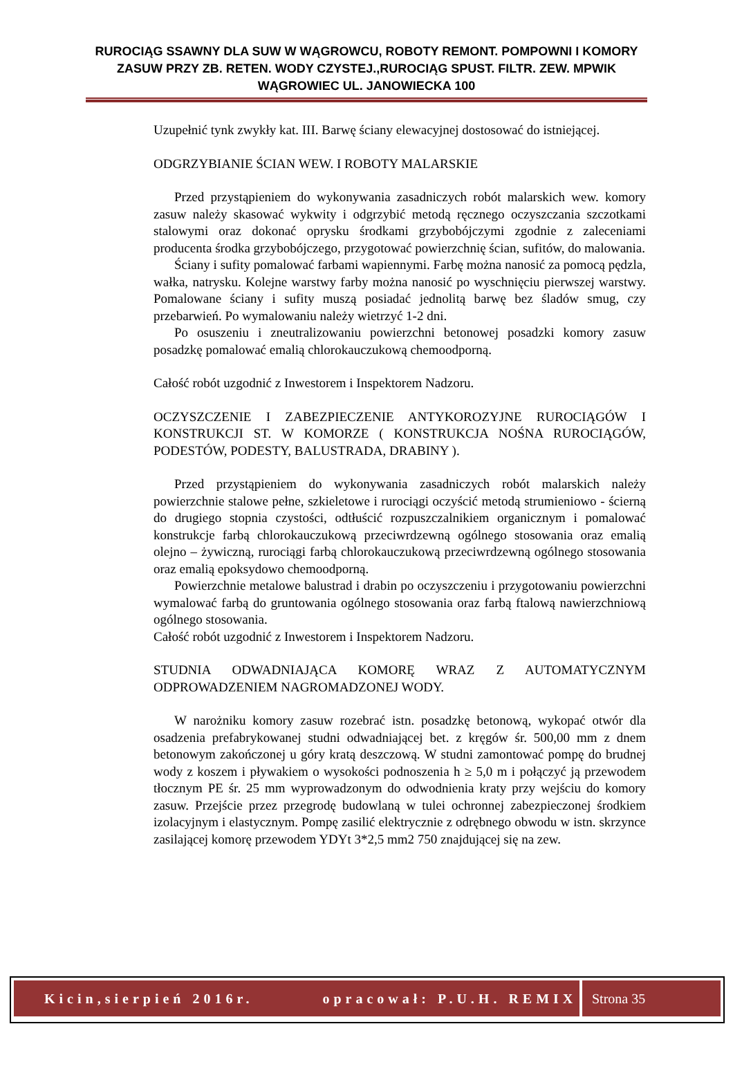RUROCIĄG SSAWNY DLA SUW W WĄGROWCU, ROBOTY REMONT. POMPOWNI I KOMORY ZASUW PRZY ZB. RETEN. WODY CZYSTEJ.,RUROCIĄG SPUST. FILTR. ZEW. MPWIK WĄGROWIEC UL. JANOWIECKA 100
Uzupełnić tynk zwykły kat. III. Barwę ściany elewacyjnej dostosować do istniejącej.
ODGRZYBIANIE ŚCIAN WEW. I ROBOTY MALARSKIE
Przed przystąpieniem do wykonywania zasadniczych robót malarskich wew. komory zasuw należy skasować wykwity i odgrzybić metodą ręcznego oczyszczania szczotkami stalowymi oraz dokonać oprysku środkami grzybobójczymi zgodnie z zaleceniami producenta środka grzybobójczego, przygotować powierzchnię ścian, sufitów, do malowania.
Ściany i sufity pomalować farbami wapiennymi. Farbę można nanosić za pomocą pędzla, wałka, natrysku. Kolejne warstwy farby można nanosić po wyschnięciu pierwszej warstwy. Pomalowane ściany i sufity muszą posiadać jednolitą barwę bez śladów smug, czy przebarwień. Po wymalowaniu należy wietrzyć 1-2 dni.
Po osuszeniu i zneutralizowaniu powierzchni betonowej posadzki komory zasuw posadzkę pomalować emalią chlorokauczukową chemoodporną.
Całość robót uzgodnić z Inwestorem i Inspektorem Nadzoru.
OCZYSZCZENIE I ZABEZPIECZENIE ANTYKOROZYJNE RUROCIĄGÓW I KONSTRUKCJI ST. W KOMORZE ( KONSTRUKCJA NOŚNA RUROCIĄGÓW, PODESTÓW, PODESTY, BALUSTRADA, DRABINY ).
Przed przystąpieniem do wykonywania zasadniczych robót malarskich należy powierzchnie stalowe pełne, szkieletowe i rurociągi oczyścić metodą strumieniowo - ścierną do drugiego stopnia czystości, odtłuścić rozpuszczalnikiem organicznym i pomalować konstrukcje farbą chlorokauczukową przeciwrdzewną ogólnego stosowania oraz emalią olejno – żywiczną, rurociągi farbą chlorokauczukową przeciwrdzewną ogólnego stosowania oraz emalią epoksydowo chemoodporną.
Powierzchnie metalowe balustrad i drabin po oczyszczeniu i przygotowaniu powierzchni wymalować farbą do gruntowania ogólnego stosowania oraz farbą ftalową nawierzchniową ogólnego stosowania.
Całość robót uzgodnić z Inwestorem i Inspektorem Nadzoru.
STUDNIA ODWADNIAJĄCA KOMORĘ WRAZ Z AUTOMATYCZNYM ODPROWADZENIEM NAGROMADZONEJ WODY.
W narożniku komory zasuw rozebrać istn. posadzkę betonową, wykopać otwór dla osadzenia prefabrykowanej studni odwadniającej bet. z kręgów śr. 500,00 mm z dnem betonowym zakończonej u góry kratą deszczową. W studni zamontować pompę do brudnej wody z koszem i pływakiem o wysokości podnoszenia h ≥ 5,0 m i połączyć ją przewodem tłocznym PE śr. 25 mm wyprowadzonym do odwodnienia kraty przy wejściu do komory zasuw. Przejście przez przegrodę budowlaną w tulei ochronnej zabezpieczonej środkiem izolacyjnym i elastycznym. Pompę zasilić elektrycznie z odrębnego obwodu w istn. skrzynce zasilającej komorę przewodem YDYt 3*2,5 mm2 750 znajdującej się na zew.
Kicin,sierpień 2016r. opracował: P.U.H. REMIX
Strona 35